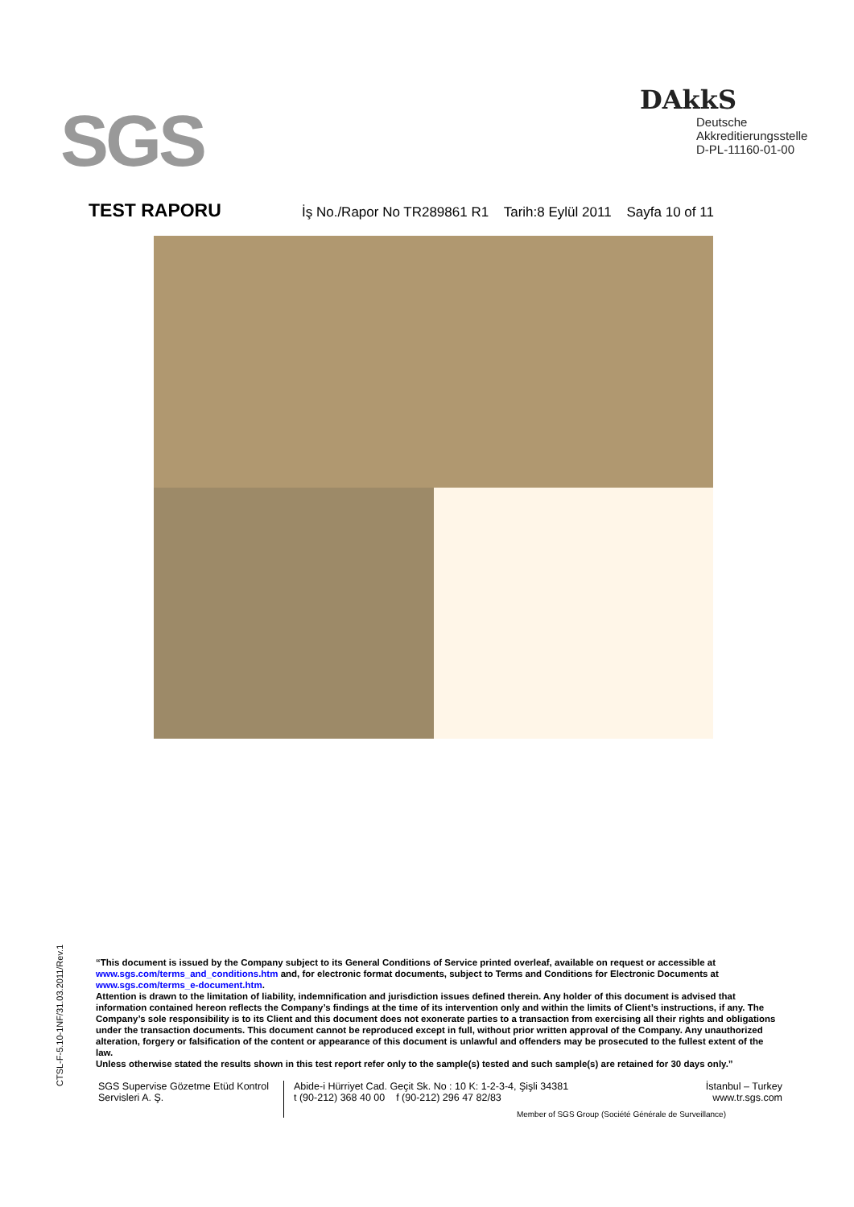SGS
DAkkS
Deutsche
Akkreditierungsstelle
D-PL-11160-01-00
TEST RAPORU
İş No./Rapor No TR289861 R1 Tarih:8 Eylül 2011 Sayfa 10 of 11
CTSL-F-5.10-1NF/31.03.2011/Rev.1
“This document is issued by the Company subject to its General Conditions of Service printed overleaf, available on request or accessible at www.sgs.com/terms_and_conditions.htm and, for electronic format documents, subject to Terms and Conditions for Electronic Documents at www.sgs.com/terms_e-document.htm.
Attention is drawn to the limitation of liability, indemnification and jurisdiction issues defined therein. Any holder of this document is advised that information contained hereon reflects the Company’s findings at the time of its intervention only and within the limits of Client’s instructions, if any. The Company’s sole responsibility is to its Client and this document does not exonerate parties to a transaction from exercising all their rights and obligations under the transaction documents. This document cannot be reproduced except in full, without prior written approval of the Company. Any unauthorized alteration, forgery or falsification of the content or appearance of this document is unlawful and offenders may be prosecuted to the fullest extent of the law.
Unless otherwise stated the results shown in this test report refer only to the sample(s) tested and such sample(s) are retained for 30 days only.”
SGS Supervise Gözetme Etüd Kontrol Servisleri A. Ş.
Abide-i Hürriyet Cad. Geçit Sk. No : 10 K: 1-2-3-4, Şişli 34381 İstanbul – Turkey
t (90-212) 368 40 00 f (90-212) 296 47 82/83 www.tr.sgs.com
Member of SGS Group (Société Générale de Surveillance)